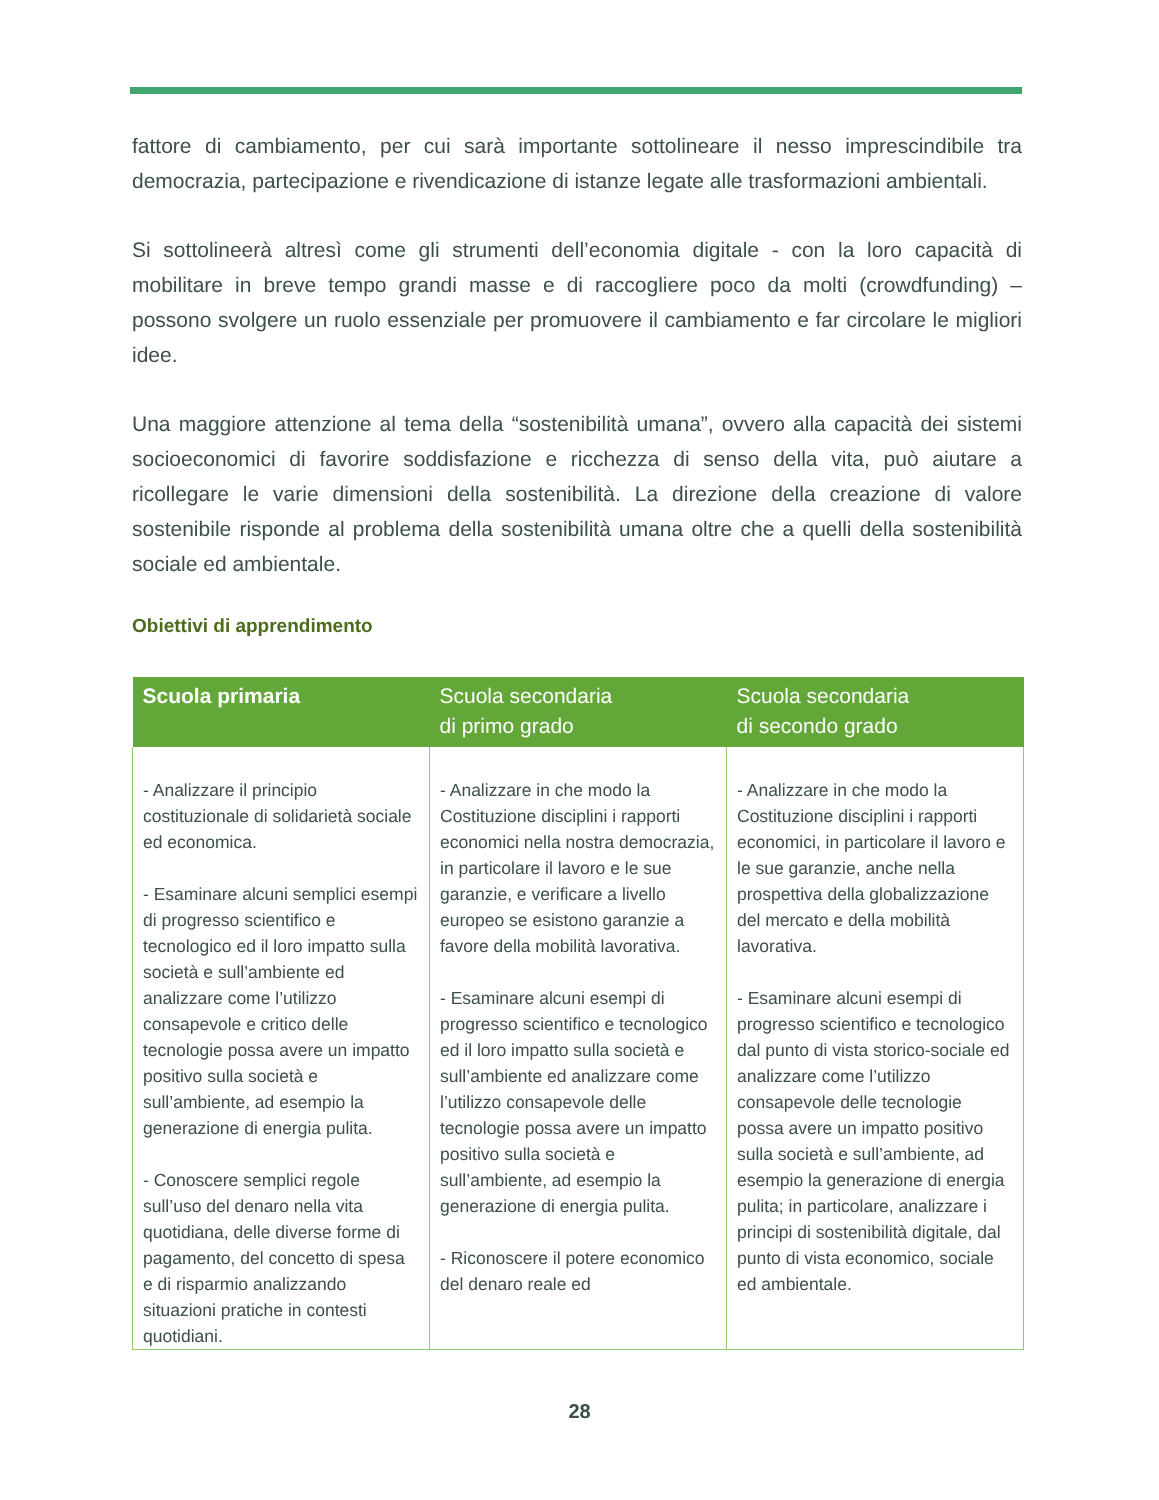fattore di cambiamento, per cui sarà importante sottolineare il nesso imprescindibile tra democrazia, partecipazione e rivendicazione di istanze legate alle trasformazioni ambientali.
Si sottolineerà altresì come gli strumenti dell’economia digitale - con la loro capacità di mobilitare in breve tempo grandi masse e di raccogliere poco da molti (crowdfunding) – possono svolgere un ruolo essenziale per promuovere il cambiamento e far circolare le migliori idee.
Una maggiore attenzione al tema della “sostenibilità umana”, ovvero alla capacità dei sistemi socioeconomici di favorire soddisfazione e ricchezza di senso della vita, può aiutare a ricollegare le varie dimensioni della sostenibilità. La direzione della creazione di valore sostenibile risponde al problema della sostenibilità umana oltre che a quelli della sostenibilità sociale ed ambientale.
Obiettivi di apprendimento
| Scuola primaria | Scuola secondaria di primo grado | Scuola secondaria di secondo grado |
| --- | --- | --- |
| - Analizzare il principio costituzionale di solidarietà sociale ed economica. - Esaminare alcuni semplici esempi di progresso scientifico e tecnologico ed il loro impatto sulla società e sull’ambiente ed analizzare come l’utilizzo consapevole e critico delle tecnologie possa avere un impatto positivo sulla società e sull’ambiente, ad esempio la generazione di energia pulita. - Conoscere semplici regole sull’uso del denaro nella vita quotidiana, delle diverse forme di pagamento, del concetto di spesa e di risparmio analizzando situazioni pratiche in contesti quotidiani. | - Analizzare in che modo la Costituzione disciplini i rapporti economici nella nostra democrazia, in particolare il lavoro e le sue garanzie, e verificare a livello europeo se esistono garanzie a favore della mobilità lavorativa. - Esaminare alcuni esempi di progresso scientifico e tecnologico ed il loro impatto sulla società e sull’ambiente ed analizzare come l’utilizzo consapevole delle tecnologie possa avere un impatto positivo sulla società e sull’ambiente, ad esempio la generazione di energia pulita. - Riconoscere il potere economico del denaro reale ed | - Analizzare in che modo la Costituzione disciplini i rapporti economici, in particolare il lavoro e le sue garanzie, anche nella prospettiva della globalizzazione del mercato e della mobilità lavorativa. - Esaminare alcuni esempi di progresso scientifico e tecnologico dal punto di vista storico-sociale ed analizzare come l’utilizzo consapevole delle tecnologie possa avere un impatto positivo sulla società e sull’ambiente, ad esempio la generazione di energia pulita; in particolare, analizzare i principi di sostenibilità digitale, dal punto di vista economico, sociale ed ambientale. |
28